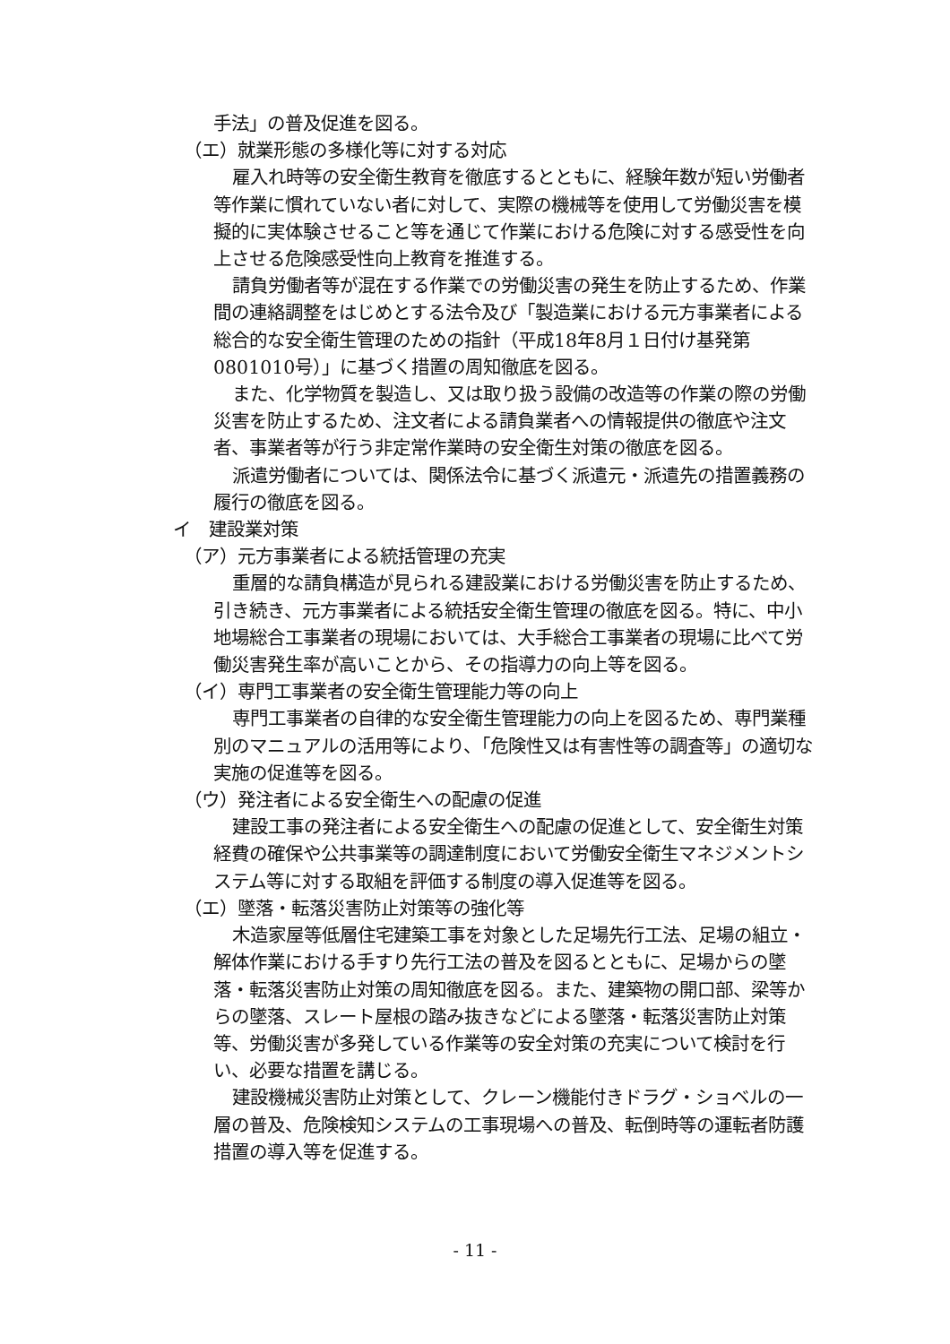手法」の普及促進を図る。
（エ）就業形態の多様化等に対する対応
雇入れ時等の安全衛生教育を徹底するとともに、経験年数が短い労働者等作業に慣れていない者に対して、実際の機械等を使用して労働災害を模擬的に実体験させること等を通じて作業における危険に対する感受性を向上させる危険感受性向上教育を推進する。
請負労働者等が混在する作業での労働災害の発生を防止するため、作業間の連絡調整をはじめとする法令及び「製造業における元方事業者による総合的な安全衛生管理のための指針（平成18年8月１日付け基発第0801010号）」に基づく措置の周知徹底を図る。
また、化学物質を製造し、又は取り扱う設備の改造等の作業の際の労働災害を防止するため、注文者による請負業者への情報提供の徹底や注文者、事業者等が行う非定常作業時の安全衛生対策の徹底を図る。
派遣労働者については、関係法令に基づく派遣元・派遣先の措置義務の履行の徹底を図る。
イ　建設業対策
（ア）元方事業者による統括管理の充実
重層的な請負構造が見られる建設業における労働災害を防止するため、引き続き、元方事業者による統括安全衛生管理の徹底を図る。特に、中小地場総合工事業者の現場においては、大手総合工事業者の現場に比べて労働災害発生率が高いことから、その指導力の向上等を図る。
（イ）専門工事業者の安全衛生管理能力等の向上
専門工事業者の自律的な安全衛生管理能力の向上を図るため、専門業種別のマニュアルの活用等により、「危険性又は有害性等の調査等」の適切な実施の促進等を図る。
（ウ）発注者による安全衛生への配慮の促進
建設工事の発注者による安全衛生への配慮の促進として、安全衛生対策経費の確保や公共事業等の調達制度において労働安全衛生マネジメントシステム等に対する取組を評価する制度の導入促進等を図る。
（エ）墜落・転落災害防止対策等の強化等
木造家屋等低層住宅建築工事を対象とした足場先行工法、足場の組立・解体作業における手すり先行工法の普及を図るとともに、足場からの墜落・転落災害防止対策の周知徹底を図る。また、建築物の開口部、梁等からの墜落、スレート屋根の踏み抜きなどによる墜落・転落災害防止対策等、労働災害が多発している作業等の安全対策の充実について検討を行い、必要な措置を講じる。
建設機械災害防止対策として、クレーン機能付きドラグ・ショベルの一層の普及、危険検知システムの工事現場への普及、転倒時等の運転者防護措置の導入等を促進する。
- 11 -